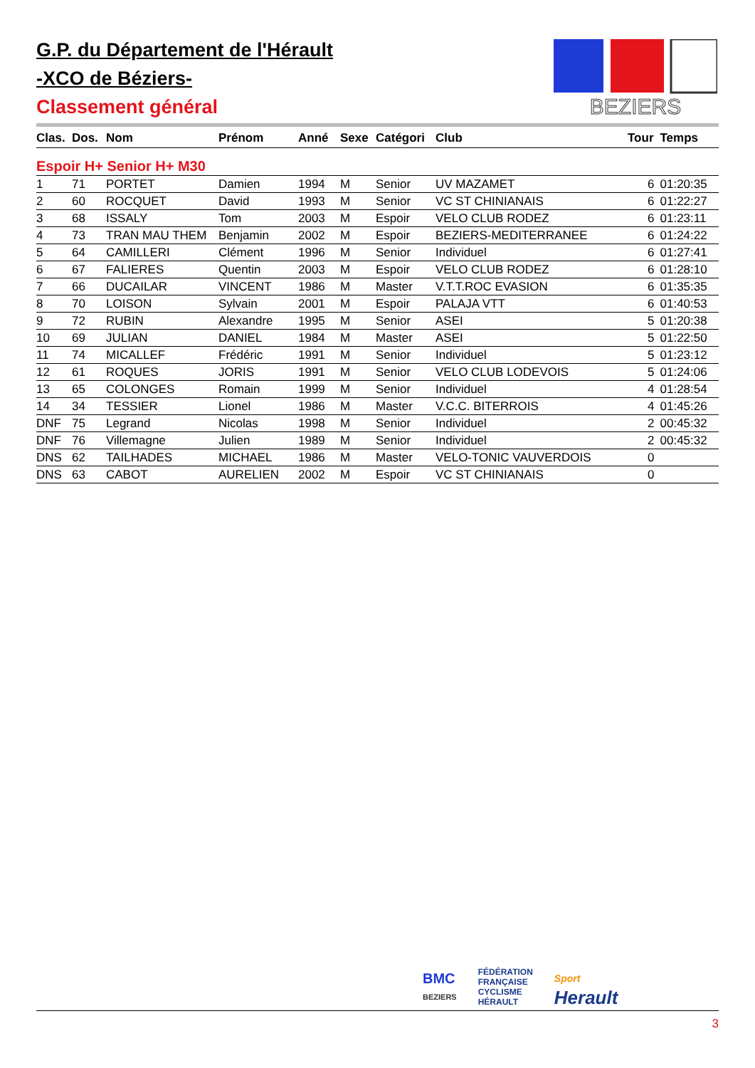G.P. du Département de l'Hérault
-XCO de Béziers-
Classement général
BEZIERS
| Clas. | Dos. | Nom | Prénom | Anné | Sexe | Catégori | Club | Tour | Temps |
| --- | --- | --- | --- | --- | --- | --- | --- | --- | --- |
| Espoir H+ Senior H+ M30 | | | | | | | | | |
| 1 | 71 | PORTET | Damien | 1994 | M | Senior | UV MAZAMET | 6 | 01:20:35 |
| 2 | 60 | ROCQUET | David | 1993 | M | Senior | VC ST CHINIANAIS | 6 | 01:22:27 |
| 3 | 68 | ISSALY | Tom | 2003 | M | Espoir | VELO CLUB RODEZ | 6 | 01:23:11 |
| 4 | 73 | TRAN MAU THEM | Benjamin | 2002 | M | Espoir | BEZIERS-MEDITERRANEE | 6 | 01:24:22 |
| 5 | 64 | CAMILLERI | Clément | 1996 | M | Senior | Individuel | 6 | 01:27:41 |
| 6 | 67 | FALIERES | Quentin | 2003 | M | Espoir | VELO CLUB RODEZ | 6 | 01:28:10 |
| 7 | 66 | DUCAILAR | VINCENT | 1986 | M | Master | V.T.T.ROC EVASION | 6 | 01:35:35 |
| 8 | 70 | LOISON | Sylvain | 2001 | M | Espoir | PALAJA VTT | 6 | 01:40:53 |
| 9 | 72 | RUBIN | Alexandre | 1995 | M | Senior | ASEI | 5 | 01:20:38 |
| 10 | 69 | JULIAN | DANIEL | 1984 | M | Master | ASEI | 5 | 01:22:50 |
| 11 | 74 | MICALLEF | Frédéric | 1991 | M | Senior | Individuel | 5 | 01:23:12 |
| 12 | 61 | ROQUES | JORIS | 1991 | M | Senior | VELO CLUB LODEVOIS | 5 | 01:24:06 |
| 13 | 65 | COLONGES | Romain | 1999 | M | Senior | Individuel | 4 | 01:28:54 |
| 14 | 34 | TESSIER | Lionel | 1986 | M | Master | V.C.C. BITERROIS | 4 | 01:45:26 |
| DNF | 75 | Legrand | Nicolas | 1998 | M | Senior | Individuel | 2 | 00:45:32 |
| DNF | 76 | Villemagne | Julien | 1989 | M | Senior | Individuel | 2 | 00:45:32 |
| DNS | 62 | TAILHADES | MICHAEL | 1986 | M | Master | VELO-TONIC VAUVERDOIS | 0 | |
| DNS | 63 | CABOT | AURELIEN | 2002 | M | Espoir | VC ST CHINIANAIS | 0 | |
BMC
BEZIERS FÉDÉRATION
FRANÇAISE
CYCLISME
HÉRAULT Sport
Herault
3